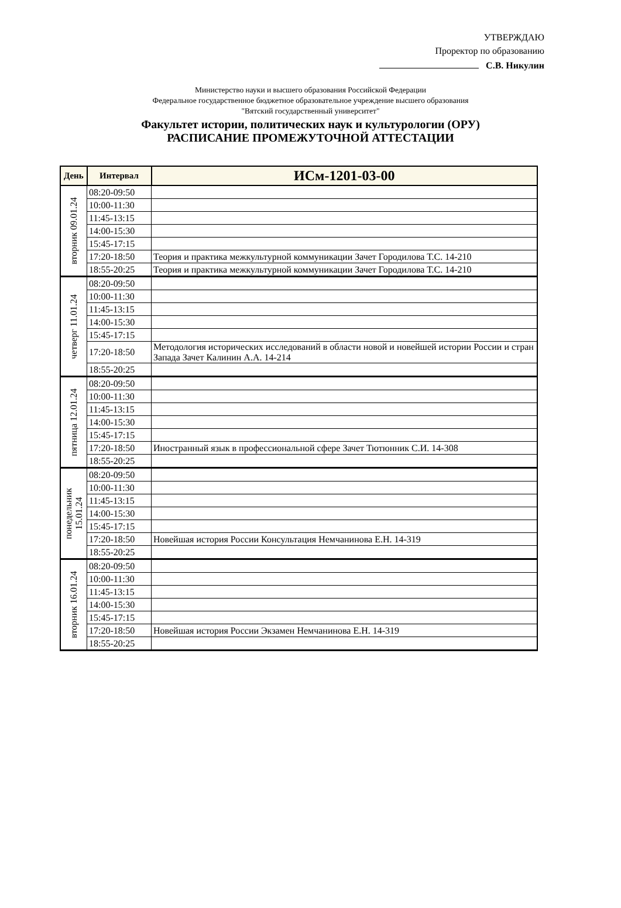УТВЕРЖДАЮ
Проректор по образованию
С.В. Никулин
Министерство науки и высшего образования Российской Федерации
Федеральное государственное бюджетное образовательное учреждение высшего образования
"Вятский государственный университет"
Факультет истории, политических наук и культурологии (ОРУ)
РАСПИСАНИЕ ПРОМЕЖУТОЧНОЙ АТТЕСТАЦИИ
| День | Интервал | ИСм-1201-03-00 |
| --- | --- | --- |
| вторник 09.01.24 | 08:20-09:50 | |
| | 10:00-11:30 | |
| | 11:45-13:15 | |
| | 14:00-15:30 | |
| | 15:45-17:15 | |
| | 17:20-18:50 | Теория и практика межкультурной коммуникации Зачет Городилова Т.С. 14-210 |
| | 18:55-20:25 | Теория и практика межкультурной коммуникации Зачет Городилова Т.С. 14-210 |
| четверг 11.01.24 | 08:20-09:50 | |
| | 10:00-11:30 | |
| | 11:45-13:15 | |
| | 14:00-15:30 | |
| | 15:45-17:15 | |
| | 17:20-18:50 | Методология исторических исследований в области новой и новейшей истории России и стран Запада Зачет Калинин А.А. 14-214 |
| | 18:55-20:25 | |
| пятница 12.01.24 | 08:20-09:50 | |
| | 10:00-11:30 | |
| | 11:45-13:15 | |
| | 14:00-15:30 | |
| | 15:45-17:15 | |
| | 17:20-18:50 | Иностранный язык в профессиональной сфере Зачет Тютюнник С.И. 14-308 |
| | 18:55-20:25 | |
| понедельник 15.01.24 | 08:20-09:50 | |
| | 10:00-11:30 | |
| | 11:45-13:15 | |
| | 14:00-15:30 | |
| | 15:45-17:15 | |
| | 17:20-18:50 | Новейшая история России Консультация Немчанинова Е.Н. 14-319 |
| | 18:55-20:25 | |
| вторник 16.01.24 | 08:20-09:50 | |
| | 10:00-11:30 | |
| | 11:45-13:15 | |
| | 14:00-15:30 | |
| | 15:45-17:15 | |
| | 17:20-18:50 | Новейшая история России Экзамен Немчанинова Е.Н. 14-319 |
| | 18:55-20:25 | |